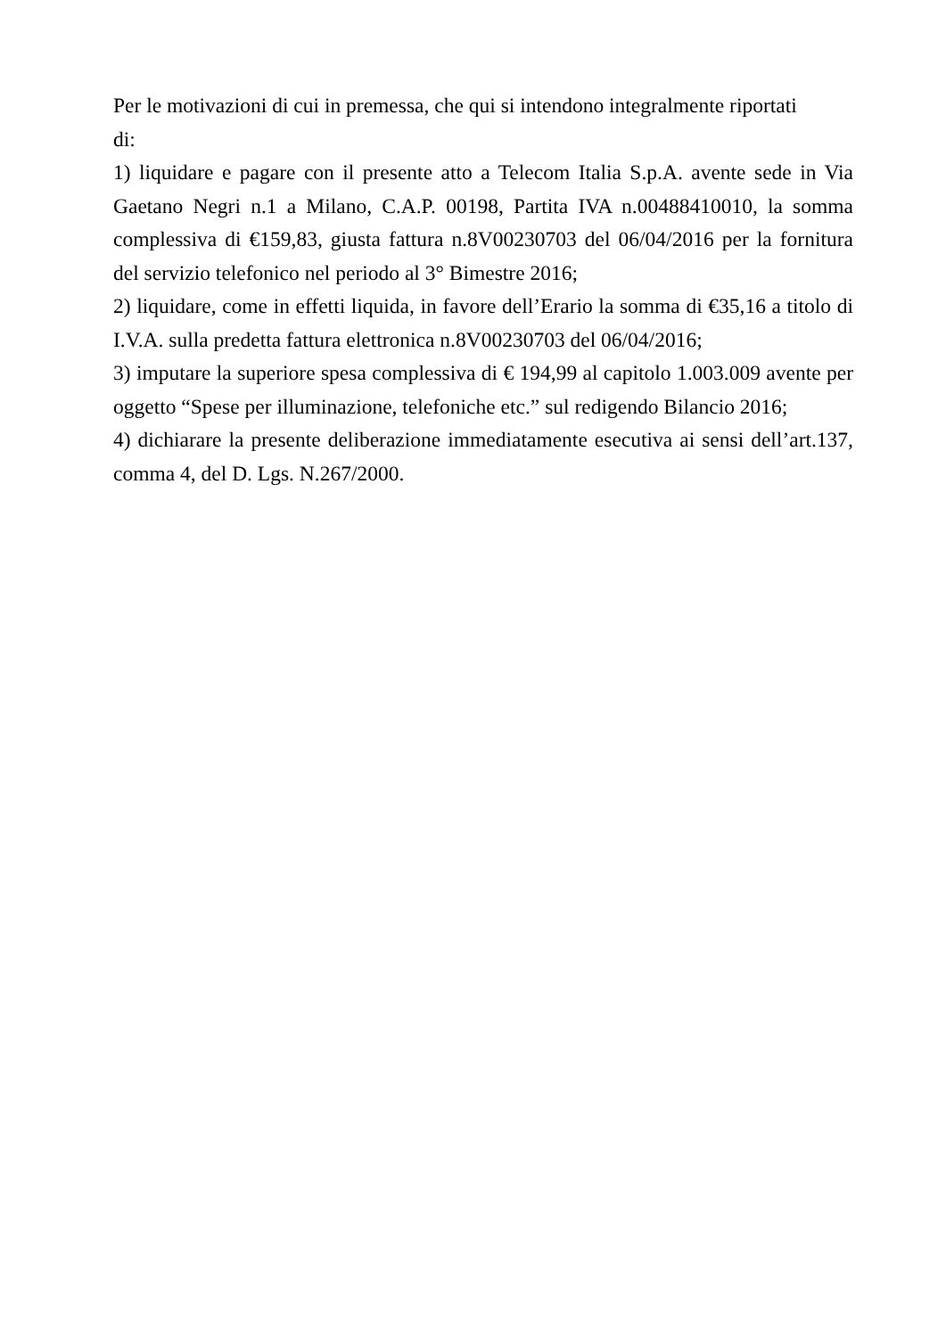Per le motivazioni di cui in premessa, che qui si intendono integralmente riportati
di:
1) liquidare e pagare con il presente atto a Telecom Italia S.p.A. avente sede in Via Gaetano Negri n.1 a Milano, C.A.P. 00198, Partita IVA n.00488410010, la somma complessiva di €159,83, giusta fattura n.8V00230703 del 06/04/2016 per la fornitura del servizio telefonico nel periodo al 3° Bimestre 2016;
2) liquidare, come in effetti liquida, in favore dell’Erario la somma di €35,16 a titolo di I.V.A. sulla predetta fattura elettronica n.8V00230703 del 06/04/2016;
3) imputare la superiore spesa complessiva di € 194,99 al capitolo 1.003.009 avente per oggetto “Spese per illuminazione, telefoniche etc.” sul redigendo Bilancio 2016;
4) dichiarare la presente deliberazione immediatamente esecutiva ai sensi dell’art.137, comma 4, del D. Lgs. N.267/2000.